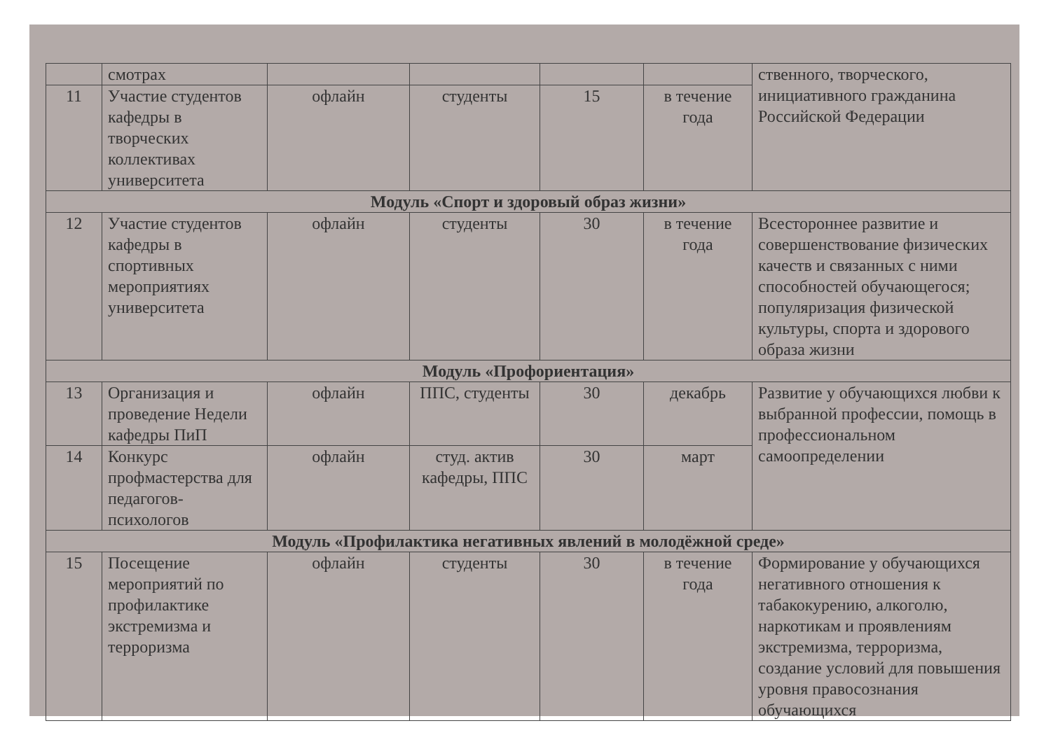| | смотрах | | | | | ственного, творческого, инициативного гражданина Российской Федерации |
| 11 | Участие студентов кафедры в творческих коллективах университета | офлайн | студенты | 15 | в течение года | |
| Модуль «Спорт и здоровый образ жизни» | | | | | | |
| 12 | Участие студентов кафедры в спортивных мероприятиях университета | офлайн | студенты | 30 | в течение года | Всестороннее развитие и совершенствование физических качеств и связанных с ними способностей обучающегося; популяризация физической культуры, спорта и здорового образа жизни |
| Модуль «Профориентация» | | | | | | |
| 13 | Организация и проведение Недели кафедры ПиП | офлайн | ППС, студенты | 30 | декабрь | Развитие у обучающихся любви к выбранной профессии, помощь в профессиональном самоопределении |
| 14 | Конкурс профмастерства для педагогов-психологов | офлайн | студ. актив кафедры, ППС | 30 | март | |
| Модуль «Профилактика негативных явлений в молодёжной среде» | | | | | | |
| 15 | Посещение мероприятий по профилактике экстремизма и терроризма | офлайн | студенты | 30 | в течение года | Формирование у обучающихся негативного отношения к табакокурению, алкоголю, наркотикам и проявлениям экстремизма, терроризма, создание условий для повышения уровня правосознания обучающихся |